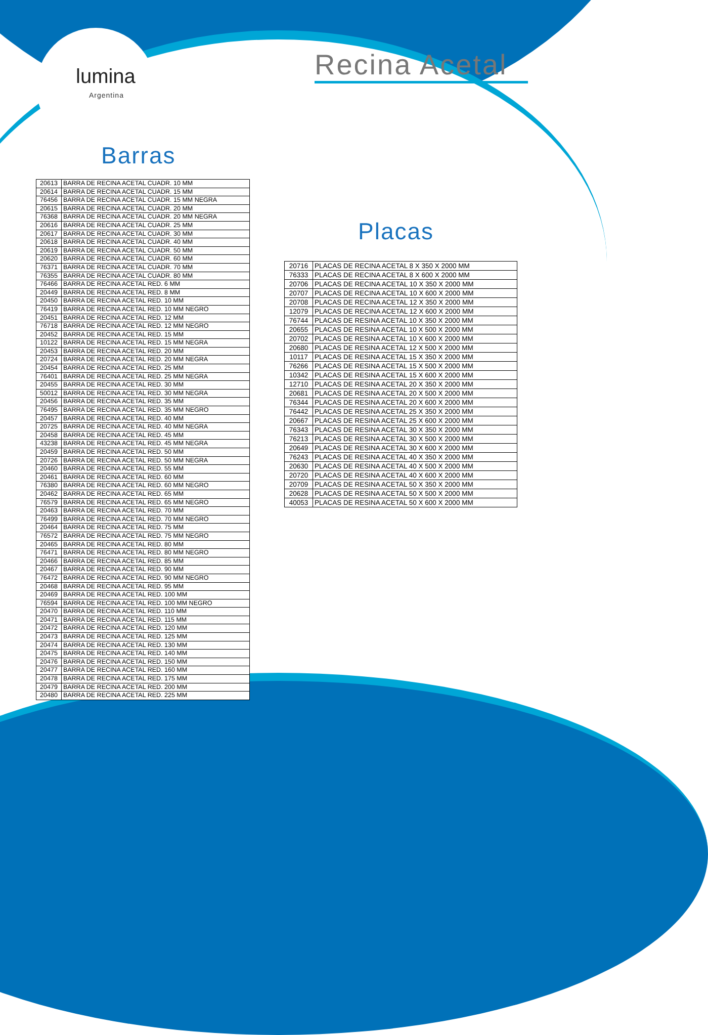lumina
Argentina
Recina Acetal
Barras
| 20613 | BARRA DE RECINA ACETAL CUADR. 10 MM |
| 20614 | BARRA DE RECINA ACETAL CUADR. 15 MM |
| 76456 | BARRA DE RECINA ACETAL CUADR. 15 MM NEGRA |
| 20615 | BARRA DE RECINA ACETAL CUADR. 20 MM |
| 76368 | BARRA DE RECINA ACETAL CUADR. 20 MM NEGRA |
| 20616 | BARRA DE RECINA ACETAL CUADR. 25 MM |
| 20617 | BARRA DE RECINA ACETAL CUADR. 30 MM |
| 20618 | BARRA DE RECINA ACETAL CUADR. 40 MM |
| 20619 | BARRA DE RECINA ACETAL CUADR. 50 MM |
| 20620 | BARRA DE RECINA ACETAL CUADR. 60 MM |
| 76371 | BARRA DE RECINA ACETAL CUADR. 70 MM |
| 76355 | BARRA DE RECINA ACETAL CUADR. 80 MM |
| 76466 | BARRA DE RECINA ACETAL RED. 6 MM |
| 20449 | BARRA DE RECINA ACETAL RED. 8 MM |
| 20450 | BARRA DE RECINA ACETAL RED. 10 MM |
| 76419 | BARRA DE RECINA ACETAL RED. 10 MM NEGRO |
| 20451 | BARRA DE RECINA ACETAL RED. 12 MM |
| 76718 | BARRA DE RECINA ACETAL RED. 12 MM NEGRO |
| 20452 | BARRA DE RECINA ACETAL RED. 15 MM |
| 10122 | BARRA DE RECINA ACETAL RED. 15 MM NEGRA |
| 20453 | BARRA DE RECINA ACETAL RED. 20 MM |
| 20724 | BARRA DE RECINA ACETAL RED. 20 MM NEGRA |
| 20454 | BARRA DE RECINA ACETAL RED. 25 MM |
| 76401 | BARRA DE RECINA ACETAL RED. 25 MM NEGRA |
| 20455 | BARRA DE RECINA ACETAL RED. 30 MM |
| 50012 | BARRA DE RECINA ACETAL RED. 30 MM NEGRA |
| 20456 | BARRA DE RECINA ACETAL RED. 35 MM |
| 76495 | BARRA DE RECINA ACETAL RED. 35 MM NEGRO |
| 20457 | BARRA DE RECINA ACETAL RED. 40 MM |
| 20725 | BARRA DE RECINA ACETAL RED. 40 MM NEGRA |
| 20458 | BARRA DE RECINA ACETAL RED. 45 MM |
| 43238 | BARRA DE RECINA ACETAL RED. 45 MM NEGRA |
| 20459 | BARRA DE RECINA ACETAL RED. 50 MM |
| 20726 | BARRA DE RECINA ACETAL RED. 50 MM NEGRA |
| 20460 | BARRA DE RECINA ACETAL RED. 55 MM |
| 20461 | BARRA DE RECINA ACETAL RED. 60 MM |
| 76380 | BARRA DE RECINA ACETAL RED. 60 MM NEGRO |
| 20462 | BARRA DE RECINA ACETAL RED. 65 MM |
| 76579 | BARRA DE RECINA ACETAL RED. 65 MM NEGRO |
| 20463 | BARRA DE RECINA ACETAL RED. 70 MM |
| 76499 | BARRA DE RECINA ACETAL RED. 70 MM NEGRO |
| 20464 | BARRA DE RECINA ACETAL RED. 75 MM |
| 76572 | BARRA DE RECINA ACETAL RED. 75 MM NEGRO |
| 20465 | BARRA DE RECINA ACETAL RED. 80 MM |
| 76471 | BARRA DE RECINA ACETAL RED. 80 MM NEGRO |
| 20466 | BARRA DE RECINA ACETAL RED. 85 MM |
| 20467 | BARRA DE RECINA ACETAL RED. 90 MM |
| 76472 | BARRA DE RECINA ACETAL RED. 90 MM NEGRO |
| 20468 | BARRA DE RECINA ACETAL RED. 95 MM |
| 20469 | BARRA DE RECINA ACETAL RED. 100 MM |
| 76594 | BARRA DE RECINA ACETAL RED. 100 MM NEGRO |
| 20470 | BARRA DE RECINA ACETAL RED. 110 MM |
| 20471 | BARRA DE RECINA ACETAL RED. 115 MM |
| 20472 | BARRA DE RECINA ACETAL RED. 120 MM |
| 20473 | BARRA DE RECINA ACETAL RED. 125 MM |
| 20474 | BARRA DE RECINA ACETAL RED. 130 MM |
| 20475 | BARRA DE RECINA ACETAL RED. 140 MM |
| 20476 | BARRA DE RECINA ACETAL RED. 150 MM |
| 20477 | BARRA DE RECINA ACETAL RED. 160 MM |
| 20478 | BARRA DE RECINA ACETAL RED. 175 MM |
| 20479 | BARRA DE RECINA ACETAL RED. 200 MM |
| 20480 | BARRA DE RECINA ACETAL RED. 225 MM |
Placas
| 20716 | PLACAS DE RECINA ACETAL 8 X 350 X 2000 MM |
| 76333 | PLACAS DE RECINA ACETAL 8 X 600 X 2000 MM |
| 20706 | PLACAS DE RECINA ACETAL 10 X 350 X 2000 MM |
| 20707 | PLACAS DE RECINA ACETAL 10 X 600 X 2000 MM |
| 20708 | PLACAS DE RECINA ACETAL 12 X 350 X 2000 MM |
| 12079 | PLACAS DE RECINA ACETAL 12 X 600 X 2000 MM |
| 76744 | PLACAS DE RESINA ACETAL 10 X 350 X 2000 MM |
| 20655 | PLACAS DE RESINA ACETAL 10 X 500 X 2000 MM |
| 20702 | PLACAS DE RESINA ACETAL 10 X 600 X 2000 MM |
| 20680 | PLACAS DE RESINA ACETAL 12 X 500 X 2000 MM |
| 10117 | PLACAS DE RESINA ACETAL 15 X 350 X 2000 MM |
| 76266 | PLACAS DE RESINA ACETAL 15 X 500 X 2000 MM |
| 10342 | PLACAS DE RESINA ACETAL 15 X 600 X 2000 MM |
| 12710 | PLACAS DE RESINA ACETAL 20 X 350 X 2000 MM |
| 20681 | PLACAS DE RESINA ACETAL 20 X 500 X 2000 MM |
| 76344 | PLACAS DE RESINA ACETAL 20 X 600 X 2000 MM |
| 76442 | PLACAS DE RESINA ACETAL 25 X 350 X 2000 MM |
| 20667 | PLACAS DE RESINA ACETAL 25 X 600 X 2000 MM |
| 76343 | PLACAS DE RESINA ACETAL 30 X 350 X 2000 MM |
| 76213 | PLACAS DE RESINA ACETAL 30 X 500 X 2000 MM |
| 20649 | PLACAS DE RESINA ACETAL 30 X 600 X 2000 MM |
| 76243 | PLACAS DE RESINA ACETAL 40 X 350 X 2000 MM |
| 20630 | PLACAS DE RESINA ACETAL 40 X 500 X 2000 MM |
| 20720 | PLACAS DE RESINA ACETAL 40 X 600 X 2000 MM |
| 20709 | PLACAS DE RESINA ACETAL 50 X 350 X 2000 MM |
| 20628 | PLACAS DE RESINA ACETAL 50 X 500 X 2000 MM |
| 40053 | PLACAS DE RESINA ACETAL 50 X 600 X 2000 MM |